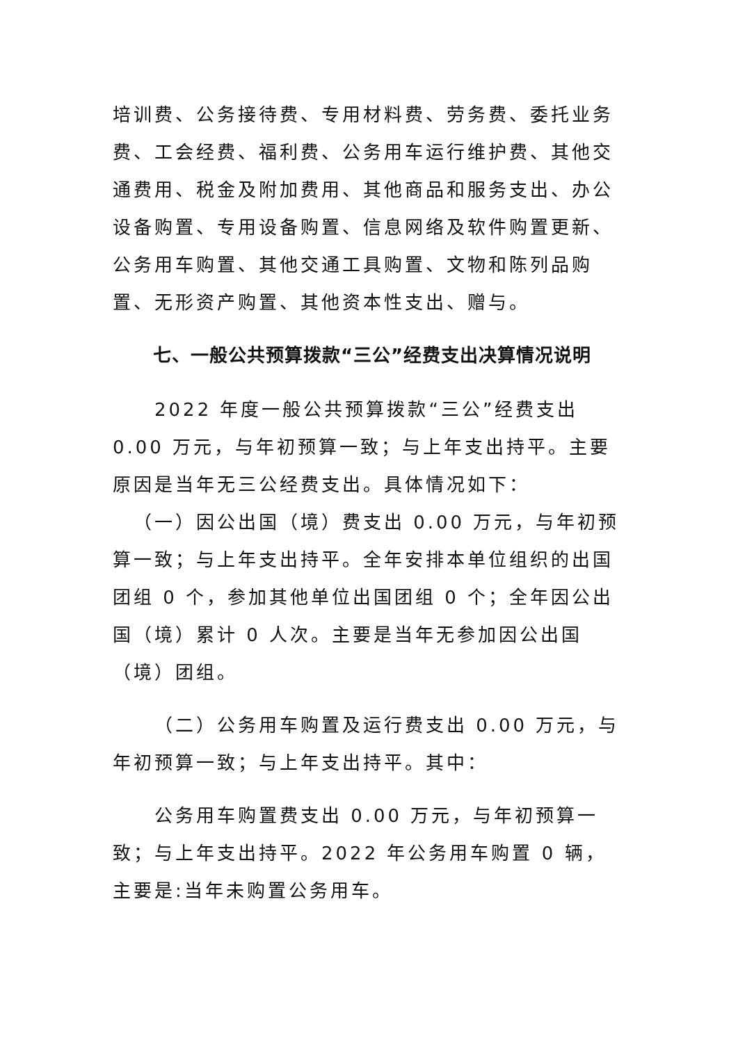培训费、公务接待费、专用材料费、劳务费、委托业务费、工会经费、福利费、公务用车运行维护费、其他交通费用、税金及附加费用、其他商品和服务支出、办公设备购置、专用设备购置、信息网络及软件购置更新、公务用车购置、其他交通工具购置、文物和陈列品购置、无形资产购置、其他资本性支出、赠与。
七、一般公共预算拨款“三公”经费支出决算情况说明
2022 年度一般公共预算拨款“三公”经费支出 0.00 万元，与年初预算一致；与上年支出持平。主要原因是当年无三公经费支出。具体情况如下：
（一）因公出国（境）费支出 0.00 万元，与年初预算一致；与上年支出持平。全年安排本单位组织的出国团组 0 个，参加其他单位出国团组 0 个；全年因公出国（境）累计 0 人次。主要是当年无参加因公出国（境）团组。
（二）公务用车购置及运行费支出 0.00 万元，与年初预算一致；与上年支出持平。其中：
公务用车购置费支出 0.00 万元，与年初预算一致；与上年支出持平。2022 年公务用车购置 0 辆，主要是:当年未购置公务用车。